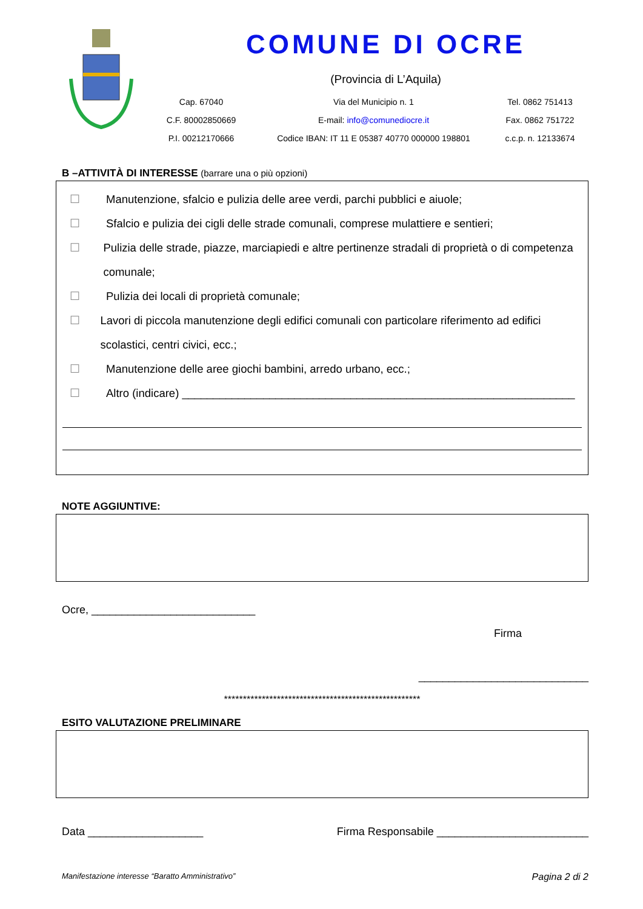COMUNE DI OCRE
(Provincia di L’Aquila)
Cap. 67040
Via del Municipio n. 1
Tel. 0862 751413
C.F. 80002850669
E-mail: info@comunediocre.it
Fax. 0862 751722
P.I. 00212170666
Codice IBAN: IT 11 E 05387 40770 000000 198801
c.c.p. n. 12133674
B –ATTIVITÀ DI INTERESSE (barrare una o più opzioni)
☐ Manutenzione, sfalcio e pulizia delle aree verdi, parchi pubblici e aiuole;
☐ Sfalcio e pulizia dei cigli delle strade comunali, comprese mulattiere e sentieri;
☐ Pulizia delle strade, piazze, marciapiedi e altre pertinenze stradali di proprietà o di competenza comunale;
☐ Pulizia dei locali di proprietà comunale;
☐ Lavori di piccola manutenzione degli edifici comunali con particolare riferimento ad edifici scolastici, centri civici, ecc.;
☐ Manutenzione delle aree giochi bambini, arredo urbano, ecc.;
☐ Altro (indicare) _______________________________________________________________
NOTE AGGIUNTIVE:
Ocre, ___________________________
Firma
____________________________
****************************************************
ESITO VALUTAZIONE PRELIMINARE
Data ___________________ Firma Responsabile _________________________
Manifestazione interesse “Baratto Amministrativo” Pagina 2 di 2